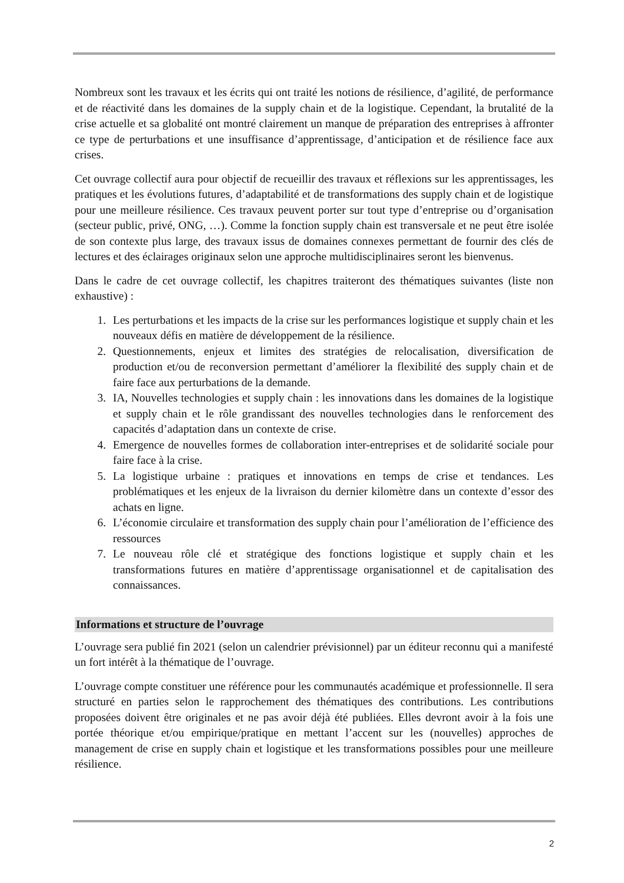Nombreux sont les travaux et les écrits qui ont traité les notions de résilience, d’agilité, de performance et de réactivité dans les domaines de la supply chain et de la logistique. Cependant, la brutalité de la crise actuelle et sa globalité ont montré clairement un manque de préparation des entreprises à affronter ce type de perturbations et une insuffisance d’apprentissage, d’anticipation et de résilience face aux crises.
Cet ouvrage collectif aura pour objectif de recueillir des travaux et réflexions sur les apprentissages, les pratiques et les évolutions futures, d’adaptabilité et de transformations des supply chain et de logistique pour une meilleure résilience. Ces travaux peuvent porter sur tout type d’entreprise ou d’organisation (secteur public, privé, ONG, …). Comme la fonction supply chain est transversale et ne peut être isolée de son contexte plus large, des travaux issus de domaines connexes permettant de fournir des clés de lectures et des éclairages originaux selon une approche multidisciplinaires seront les bienvenus.
Dans le cadre de cet ouvrage collectif, les chapitres traiteront des thématiques suivantes (liste non exhaustive) :
1. Les perturbations et les impacts de la crise sur les performances logistique et supply chain et les nouveaux défis en matière de développement de la résilience.
2. Questionnements, enjeux et limites des stratégies de relocalisation, diversification de production et/ou de reconversion permettant d’améliorer la flexibilité des supply chain et de faire face aux perturbations de la demande.
3. IA, Nouvelles technologies et supply chain : les innovations dans les domaines de la logistique et supply chain et le rôle grandissant des nouvelles technologies dans le renforcement des capacités d’adaptation dans un contexte de crise.
4. Emergence de nouvelles formes de collaboration inter-entreprises et de solidarité sociale pour faire face à la crise.
5. La logistique urbaine : pratiques et innovations en temps de crise et tendances. Les problématiques et les enjeux de la livraison du dernier kilomètre dans un contexte d’essor des achats en ligne.
6. L’économie circulaire et transformation des supply chain pour l’amélioration de l’efficience des ressources
7. Le nouveau rôle clé et stratégique des fonctions logistique et supply chain et les transformations futures en matière d’apprentissage organisationnel et de capitalisation des connaissances.
Informations et structure de l’ouvrage
L’ouvrage sera publié fin 2021 (selon un calendrier prévisionnel) par un éditeur reconnu qui a manifesté un fort intérêt à la thématique de l’ouvrage.
L’ouvrage compte constituer une référence pour les communautés académique et professionnelle. Il sera structuré en parties selon le rapprochement des thématiques des contributions. Les contributions proposées doivent être originales et ne pas avoir déjà été publiées. Elles devront avoir à la fois une portée théorique et/ou empirique/pratique en mettant l’accent sur les (nouvelles) approches de management de crise en supply chain et logistique et les transformations possibles pour une meilleure résilience.
2